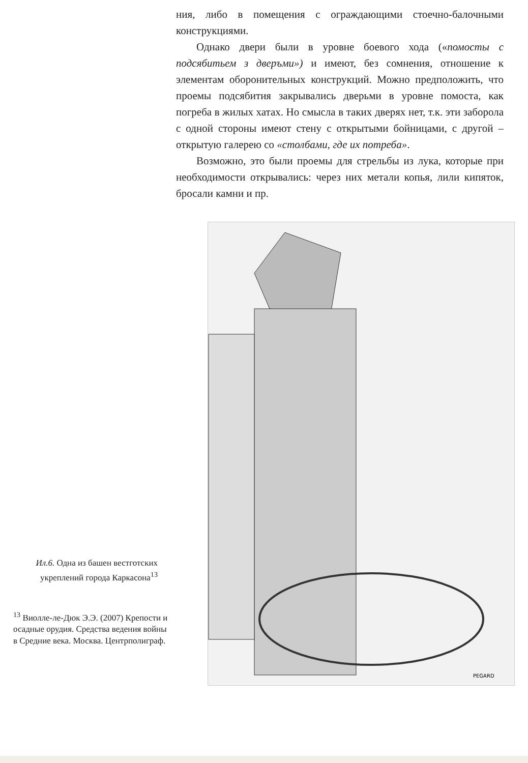ния, либо в помещения с ограждающими стоечно-балочными конструкциями.
Однако двери были в уровне боевого хода («помосты с подсябитьем з дверъми») и имеют, без сомнения, отношение к элементам оборонительных конструкций. Можно предположить, что проемы подсябития закрывались дверьми в уровне помоста, как погреба в жилых хатах. Но смысла в таких дверях нет, т.к. эти заборола с одной стороны имеют стену с открытыми бойницами, с другой – открытую галерею со «столбами, где их потреба».
Возможно, это были проемы для стрельбы из лука, которые при необходимости открывались: через них метали копья, лили кипяток, бросали камни и пр.
Ил.6. Одна из башен вестготских укреплений города Каркасона<sup>13</sup>
<sup>13</sup> Виолле-ле-Дюк Э.Э. (2007) Крепости и осадные орудия. Средства ведения войны в Средние века. Москва. Центрполиграф.
PEGARD